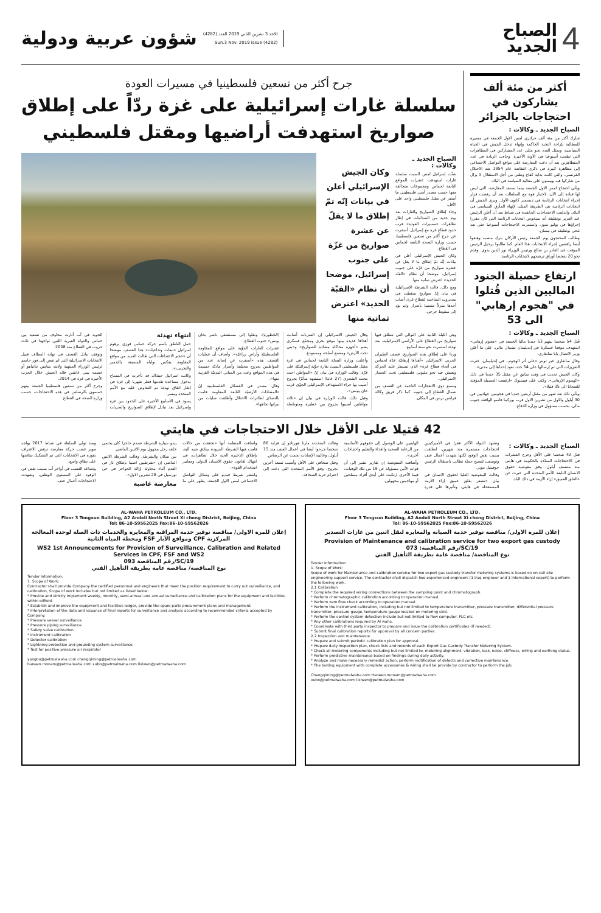4 الصباح
الجديد
الاحد 3 تشرين الثاني 2019 العدد (4282)
Sun.3 Nov. 2019 issue (4282)
شؤون عربية ودولية
أكثر من مئة ألف يشاركون في احتجاجات بالجزائر
الصباح الجديد ـ وكالات :
شارك أكثر من مئة ألف جزائري امس الاول الجمعة في مسيرة للمطالبة بإزاحة النخبة الحاكمة وإنهاء تدخل الجيش في الحياة السياسية، ويمثل العدد نحو مثلي عدد المشاركين في المظاهرات التي نظمت أسبوعيا في الآونة الأخيرة. وجاءت الزيادة في عدد المتظاهرين بعد أن دعت المعارضة على مواقع التواصل الاجتماعي إلى مظاهرة كبيرة في ذكرى انتفاضة عام 1954 ضد الاحتلال الفرنسي، والتي كانت بداية كفاح وطني من أجل الاستقلال لا يزال من شاركوا فيه يهيمنون على مقاليد السياسة في البلاد.
ويأتي احتجاج امس الاول الجمعة بينما تستعد المعارضة، التي ليس لها قيادة إلى الآن، لاختبار قوة مع السلطات بعد أن رفضت قرار إجراء انتخابات الرئاسة في ديسمبر كانون الأول. ويرى الجيش أن انتخابات الرئاسة هي الطريقة المثلى لإنهاء المأزق السياسي في البلاد. واندلعت الاحتجاجات الحاشدة في شباط بعد أن أعلن الرئيس عبد العزيز بوتفليقة أنه سيخوض انتخابات الرئاسة التي كان مقررا إجراؤها في يوليو تموز، واستمرت الاحتجاجات أسبوعيا حتى بعد تنحي بوتفليقة في نيسان.
وطالب المحتجون يوم الجمعة رئيس الأركان بترك منصبه وهتفوا أيضا رافضين إجراء الانتخابات هذا العام. كما طالبوا برحيل الرئيس المؤقت عبد القادر بن صالح ورئيس الوزراء نور الدين بدوي. وقدم نحو 20 شخصا أوراق ترشحهم لانتخابات الرئاسة.
ارتفاع حصيلة الجنود الماليين الذين قُتلوا في "هجوم إرهابي" الى 53
الصباح الجديد ـ وكالات :
قُتل 54 شخصا بينهم 53 جنديا ماليا الجمعة في «هجوم إرهابي» استهدف موقعا عسكريا في إنديليمان بشمال مالي، على ما أعلن وزير الاتصال يايا سانغاري.
وقال سانغاري عبر تويتر «على أثر الهجوم.. في إنديليمان، عثرت التعزيزات التي تم إرسالها على 54 جثة، تعود إحداها إلى مدني».
وكان الجيش تحدث في وقت سابق عن مقتل 35 جنديا في ذلك «الهجوم الإرهابي». وكتب على فيسبوك «ارتفعت الحصيلة المؤقتة للضحايا الى 35 قتيلا».
ويأتي ذلك بعد شهر من مقتل أربعين جنديا في هجومين جهاديين في 30 أيلول والاول من تشرين الاول قرب بوركينا فاسو الواقعة جنوب مالي، بحسب مسؤول في وزارة الدفاع.
جرح أكثر من تسعين فلسطينيا في مسيرات العودة
سلسلة غارات إسرائيلية على غزة ردّاً على إطلاق صواريخ استهدفت أراضيها ومقتل فلسطيني
الصباح الجديد ـ وكالات :
شنّت إسرائيل امس السبت سلسلة غارات استهدفت عشرات المواقع التابعة لحماس ومجموعات متحالفة معها حسب مصدر أمني فلسطيني ما أسفر عن مقتل فلسطيني واحد على الأقل.
وجاء إطلاق الصواريخ والغارات بعد يوم جديد من الصدامات في إطار تظاهرات «مسيرات العودة» قرب حدود قطاع غزة مع إسرائيل. أسفرت عن جرح أكثر من تسعين فلسطينيا، حسب وزارة الصحة التابعة لحماس في القطاع.
وكان الجيش الإسرائيلي أعلن في بيانات إنّه تمّ إطلاق ما لا يقل عن عشرة صواريخ من غزّة على جنوب إسرائيل، موضحا أن نظام «القبّة الحديد» اعترض ثمانية منها.
ومع ذلك، قالت الشرطة الإسرائيلية في بيان إنّ صواريخ سقطت في سديروت المتاخمة لقطاع غزة، أصاب أحدها منزلاً متسببا بأضرار ولم يؤد إلى سقوط جرحى.
وكان الجيش الإسرائيلي أعلن في بيانات إنّه تمّ إطلاق ما لا يقلّ عن عشرة صواريخ من غزّة على جنوب إسرائيل، موضحا أن نظام «القبّة الحديد» اعترض ثمانية منها
وهي الليلة الثانية على التوالي التي تنطلق فيها صواريخ من القطاع على الأراضي الإسرائيلية، بعد تهدئة استمرت نحو ستة أسابيع.
وردا على إطلاق هذه الصواريخ، قصف الطيران الحربي الاسرائيلي «أهدافا إرهابيّة عدّة لحماس في أنحاء قطاع غزة» الذي تسيطر عليه الحركة ويعيش فيه نحو مليوني فلسطيني تحت الحصار الاسرائيلي.
وسمع دوي الانفجارات الناجمة عن القصف من شمال القطاع إلى جنوبه. كما ذكر فريق وكالة فرانس برس في المكان.
وقال الجيش الاسرائيلي إن الضربات أصابت أهدافا عديدة بينها موقع بحري ومجمّع عسكري يضم «أجهزة محاكاة مضادة للصواريخ» و«بنى تحت الأرض» ومصنع أسلحة ومستودع.
وأعلنت وزارة الصحّة التابعة لحماس في غزة مقتل فلسطيني السبت بغارة جوّية إسرائيليّة على غزّة. وقالت الوزارة في بيان إنّ «المواطن احمد محمد الشحري (27 عاما) استشهد متأثرًا بجروح أصيب بها جراء الاستهداف الإسرائيلي الجوّي غرب خان يونس».
وقبل ذلك، قالت الوزارة في بيان إن «ثلاثة مواطنين أصيبوا بجروح بين خطيرة ومتوسّطة (الخطورة)، ونقلوا إلى مستشفى ناصر بخان يونس» جنوب القطاع.
عشرات الغارات الجوّية على مواقع للمقاومة الفلسطينيّة وأراض زراعيّة». وأضاف أن عمليات القصف هذه «أسفرت عن إصابة عدد من المواطنين بجروح مختلفة وأضرار ماديّة جسيمة في هذه المواقع وعدد من المباني المدنيّة القريبة منها».
وقال مصدر في الفصائل الفلسطينية إنّ «المضادات الأرضيّة التابعة للمقاومة قامت بالتصدّي لطائرات الاحتلال وأطلقت صليات من نيرانها تجاهها».
انتهاء تهدئة
حمل الناطق باسم حركة حماس فوزي برهوم اسرائيل «تبعات وتداعيات» هذا القصف، موضحا أن «حجم الاعتداءات التي طالت العديد من مواقع المقاومة يعكس نواياه المسبقة بالتدمير والتخريب».
وكانت اسرائيل حينذاك قد تأخرت في السماح بدخول مساعدة تقدمها قطر شهريا إلى غزة في إطار اتفاق تهدئة تم التفاوض عليه مع الأمم المتحدة ومصر.
يسود في الأسابيع الأخيرة على الحدود بين غزة وإسرائيل بعد تبادل لإطلاق الصواريخ والضربات الجوية في آب أثارت مخاوف من تصعيد بين حماس والدولة العبرية اللتين تواجهتا في ثلاث حروب في القطاع منذ 2008.
وتوقف تبادل القصف في نهاية المطاف قبيل الانتخابات الاسرائيلية التي لم تفض إلى فوز حاسم لرئيس الوزراء المنتهية ولايته بنيامين نتانياهو أو خصمه بيني غانتس قائد الجيش خلال الحرب الأخيرة في غزة في 2014.
وجرح أكثر من تسعين فلسطينيا الجمعة بينهم خمسون بالرصاص في هذه الاحتجاجات، حسب وزارة الصحة في القطاع.
42 قتيلا على الأقل خلال الاحتجاجات في هايتي
الصباح الجديد ـ وكالات :
قتل 42 شخصا على الأقل وجرح العشرات في الاحتجاجات المندّدة بالحكومة في هايتي منذ منتصف أيلول، وفق مفوضية حقوق الانسان التابعة للأمم المتحدة التي عبرت عن «القلق العميق» إزاء الأزمة في ذلك البلد.
وتشهد الدولة الأكثر فقرا في الأميركيتين احتجاجات مستمرة منذ شهرين، انطلقت بسبب نقص الوقود لكنها شهدت أعمال عنف وتوسعت لتصبح حملة تطالب باستقالة الرئيس جوفينيل مويز.
وقالت المفوضية العليا لحقوق الانسان في بيان «نشعر بقلق عميق إزاء الأزمة المستفحلة في هايتي، وتأثيرها على قدرة الهايتيين على الوصول إلى حقوقهم الأساسية من الرعاية الصحية والغذاء والتعليم واحتياجات أخرى».
وأضافت المفوضية إن تقارير تشير إلى أن قوات الأمن مسؤولة عن 19 من تلك الوفيات، فيما الأخرى ارتكبت على أيدي أفراد مسلحين أو مهاجمين مجهولين.
وقالت المتحدثة مارتا هورتادو إن قرابة 86 شخصا جرحوا أيضا في أعمال العنف منذ 15 أيلول، وغالبية الإصابات نجمت عن الرصاص.
وقتل صحافي على الأقل وأصيب تسعة آخرين بجروح. وفق الأمم المتحدة التي دعت إلى احترام حرية الصحافة.
واضافت المنظمة أنها «تحققت من حالات قامت فيها الشرطة المزودة ببنادق شبه آلية، بإطلاق الذخيرة الحية خلال تظاهرات، في انتهاك لقانون حقوق الانسان الدولي ومعايير استخدام القوة».
وانتشر شريط فيديو على وسائل التواصل الاجتماعي امس الاول الجمعة، يظهر على ما يبدو سيارة للشرطة تصدم حاجزا كان يحتمي خلفه رجل مجهول يوم الاثنين الماضي.
بين سكان والشرطة. وقالت الشرطة الاثنين الماضي إن «شرطيين اصيبا بإطلاق نار في القدم أثناء محاولة إزالة الحواجز في حي تورسيل في 28 تشرين الاول».
معارضة غاضبة
ومنذ تولي السلطة في شباط 2017 يواجه مويز غضب حركة معارضة ترفض الاعتراف بفوزه في الانتخابات التي تم التشكيك بنتائجها على نطاق واسع.
وتصاعد الغضب في أواخر آب بسبب نقص في الوقود على المستوى الوطني، وشهدت الاحتجاجات أعمال عنف.
AL-WAHA PETROLEUM CO., LTD.
Floor 3 Tongxun Building, A2 Andeli North Street Xi cheng District, Beijing, China
Tel: 86-10-59562025 Fax:86-10-59562026
إعلان للمرة الاولى/ مناقصة توفير خدمة الصيانة والمعايرة لنقل اثنين من غازات التصدير
Provision of Maintenance and calibration service for two export gas custody
رقم المناقصة: 073/SC/19
نوع المناقصة/ مناقصة عامة بطريقة التأهيل الفني
Tender Information:
1. Scope of Work:
Scope of work for Maintenance and calibration service for two export gas custody transfer metering systems is based on on-call site engineering support service. The contractor shall dispatch two experienced engineers (1 Iraq engineer and 1 International expert) to perform the following work.
2.1 Calibration
* Complete the required wiring connections between the sampling point and chromatograph.
* Perform chromatographic calibration according to operation manual.
* Perform zero flow check according to operation manual.
* Perform the instrument calibration, including but not limited to temperature transmitter, pressure transmitter, differential pressure transmitter, pressure gauge, temperature gauge located on metering skid.
* Perform the control system detection include but not limited to flow computer, PLC etc.
* Any other calibrations required by Al waha.
* Coordinate with third party inspector to prepare and issue the calibration certificates (if needed).
* Submit final calibration reports for approval by all concern parties.
2.2 Inspection and maintenance
* Prepare and submit periodic calibration plan for approval.
* Prepare daily inspection plan, check lists and records of each Export Gas Custody Transfer Metering System.
* Check all metering components including but not limited to, metering alignment, vibration, leak, noise, stiffness, wiring and earthing status.
* Perform predictive maintenance based on findings during daily activity.
* Analyze and make necessary remedial action, perform rectification of defects and corrective maintenance.
* The testing equipment with complete accessories & wiring shall be provide by contractor to perform the job.
Chengqiming@petroalwaha.com Haneen.monam@petroalwaha.com
xubo@petroalwaha.com lixiwen@petroalwaha.com
AL-WAHA PETROLEUM CO., LTD.
Floor 3 Tongxun Building, A2 Andeli North Street Xi cheng District, Beijing, China
Tel: 86-10-59562025 Fax:86-10-59562026
إعلان للمرة الاولى/ مناقصة توفير خدمة المراقبة والمعايرة والخدمات ذات الصلة لوحدة المعالجة المركزية CPF ومواقع الآبار FSF ومحطة المياه الثانية
WS2 1st Announcements for Provision of Surveillance, Calibration and Related Services in CPF, FSF and WS2
رقم المناقصة 093/SC/19
نوع المناقصة/ مناقصة عامة بطريقة التأهيل الفني
Tender Information:
1. Scope of Work:
Contractor shall provide Company the certified personnel and engineers that meet the position requirement to carry out surveillance, and calibration, Scope of work includes but not limited as listed below:
* Provide and strictly implement weekly, monthly, semi-annual and annual surveillance and calibration plans for the equipment and facilities within oilfield.
* Establish and improve the equipment and facilities ledger, provide the spare parts procurement plans and management.
* Interpretation of the data and issuance of final reports for surveillance and analysis according to recommended criteria accepted by Company.
* Pressure vessel surveillance
* Pressure piping surveillance
* Safety valve calibration
* Instrument calibration
* Detector calibration
* Lightning protection and grounding system surveillance.
* Test for positive pressure air respirator
yangbo@petroalwaha.com chengqiming@petroalwaha.com
haneen.monam@petroalwaha.com xubo@petroalwaha.com lixiwen@petroalwaha.com